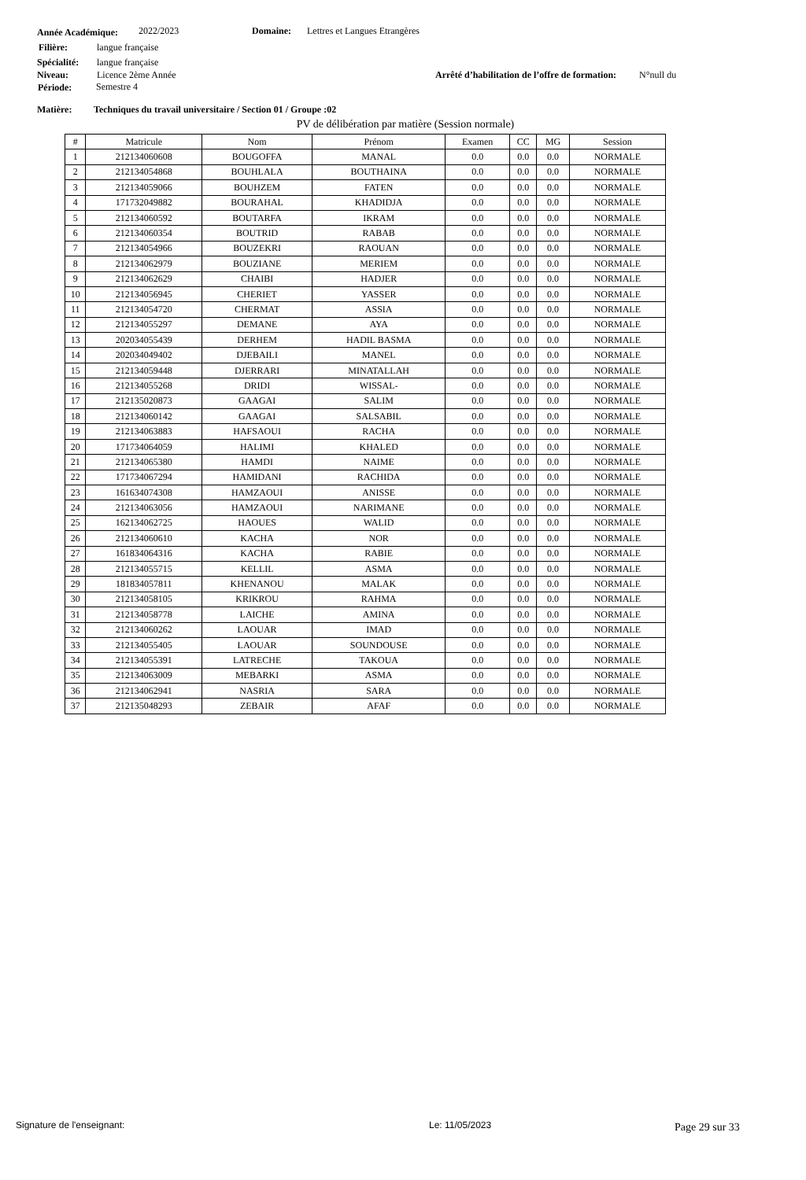Année Académique: 2022/2023 Domaine: Lettres et Langues Etrangères
Filière: langue française
Spécialité: langue française
Niveau: Licence 2ème Année Arrêté d’habilitation de l’offre de formation: N°null du
Période: Semestre 4
Matière: Techniques du travail universitaire / Section 01 / Groupe :02
PV de délibération par matière (Session normale)
| # | Matricule | Nom | Prénom | Examen | CC | MG | Session |
| --- | --- | --- | --- | --- | --- | --- | --- |
| 1 | 212134060608 | BOUGOFFA | MANAL | 0.0 | 0.0 | 0.0 | NORMALE |
| 2 | 212134054868 | BOUHLALA | BOUTHAINA | 0.0 | 0.0 | 0.0 | NORMALE |
| 3 | 212134059066 | BOUHZEM | FATEN | 0.0 | 0.0 | 0.0 | NORMALE |
| 4 | 171732049882 | BOURAHAL | KHADIDJA | 0.0 | 0.0 | 0.0 | NORMALE |
| 5 | 212134060592 | BOUTARFA | IKRAM | 0.0 | 0.0 | 0.0 | NORMALE |
| 6 | 212134060354 | BOUTRID | RABAB | 0.0 | 0.0 | 0.0 | NORMALE |
| 7 | 212134054966 | BOUZEKRI | RAOUAN | 0.0 | 0.0 | 0.0 | NORMALE |
| 8 | 212134062979 | BOUZIANE | MERIEM | 0.0 | 0.0 | 0.0 | NORMALE |
| 9 | 212134062629 | CHAIBI | HADJER | 0.0 | 0.0 | 0.0 | NORMALE |
| 10 | 212134056945 | CHERIET | YASSER | 0.0 | 0.0 | 0.0 | NORMALE |
| 11 | 212134054720 | CHERMAT | ASSIA | 0.0 | 0.0 | 0.0 | NORMALE |
| 12 | 212134055297 | DEMANE | AYA | 0.0 | 0.0 | 0.0 | NORMALE |
| 13 | 202034055439 | DERHEM | HADIL BASMA | 0.0 | 0.0 | 0.0 | NORMALE |
| 14 | 202034049402 | DJEBAILI | MANEL | 0.0 | 0.0 | 0.0 | NORMALE |
| 15 | 212134059448 | DJERRARI | MINATALLAH | 0.0 | 0.0 | 0.0 | NORMALE |
| 16 | 212134055268 | DRIDI | WISSAL- | 0.0 | 0.0 | 0.0 | NORMALE |
| 17 | 212135020873 | GAAGAI | SALIM | 0.0 | 0.0 | 0.0 | NORMALE |
| 18 | 212134060142 | GAAGAI | SALSABIL | 0.0 | 0.0 | 0.0 | NORMALE |
| 19 | 212134063883 | HAFSAOUI | RACHA | 0.0 | 0.0 | 0.0 | NORMALE |
| 20 | 171734064059 | HALIMI | KHALED | 0.0 | 0.0 | 0.0 | NORMALE |
| 21 | 212134065380 | HAMDI | NAIME | 0.0 | 0.0 | 0.0 | NORMALE |
| 22 | 171734067294 | HAMIDANI | RACHIDA | 0.0 | 0.0 | 0.0 | NORMALE |
| 23 | 161634074308 | HAMZAOUI | ANISSE | 0.0 | 0.0 | 0.0 | NORMALE |
| 24 | 212134063056 | HAMZAOUI | NARIMANE | 0.0 | 0.0 | 0.0 | NORMALE |
| 25 | 162134062725 | HAOUES | WALID | 0.0 | 0.0 | 0.0 | NORMALE |
| 26 | 212134060610 | KACHA | NOR | 0.0 | 0.0 | 0.0 | NORMALE |
| 27 | 161834064316 | KACHA | RABIE | 0.0 | 0.0 | 0.0 | NORMALE |
| 28 | 212134055715 | KELLIL | ASMA | 0.0 | 0.0 | 0.0 | NORMALE |
| 29 | 181834057811 | KHENANOU | MALAK | 0.0 | 0.0 | 0.0 | NORMALE |
| 30 | 212134058105 | KRIKROU | RAHMA | 0.0 | 0.0 | 0.0 | NORMALE |
| 31 | 212134058778 | LAICHE | AMINA | 0.0 | 0.0 | 0.0 | NORMALE |
| 32 | 212134060262 | LAOUAR | IMAD | 0.0 | 0.0 | 0.0 | NORMALE |
| 33 | 212134055405 | LAOUAR | SOUNDOUSE | 0.0 | 0.0 | 0.0 | NORMALE |
| 34 | 212134055391 | LATRECHE | TAKOUA | 0.0 | 0.0 | 0.0 | NORMALE |
| 35 | 212134063009 | MEBARKI | ASMA | 0.0 | 0.0 | 0.0 | NORMALE |
| 36 | 212134062941 | NASRIA | SARA | 0.0 | 0.0 | 0.0 | NORMALE |
| 37 | 212135048293 | ZEBAIR | AFAF | 0.0 | 0.0 | 0.0 | NORMALE |
Signature de l'enseignant: Le: 11/05/2023 Page 29 sur 33